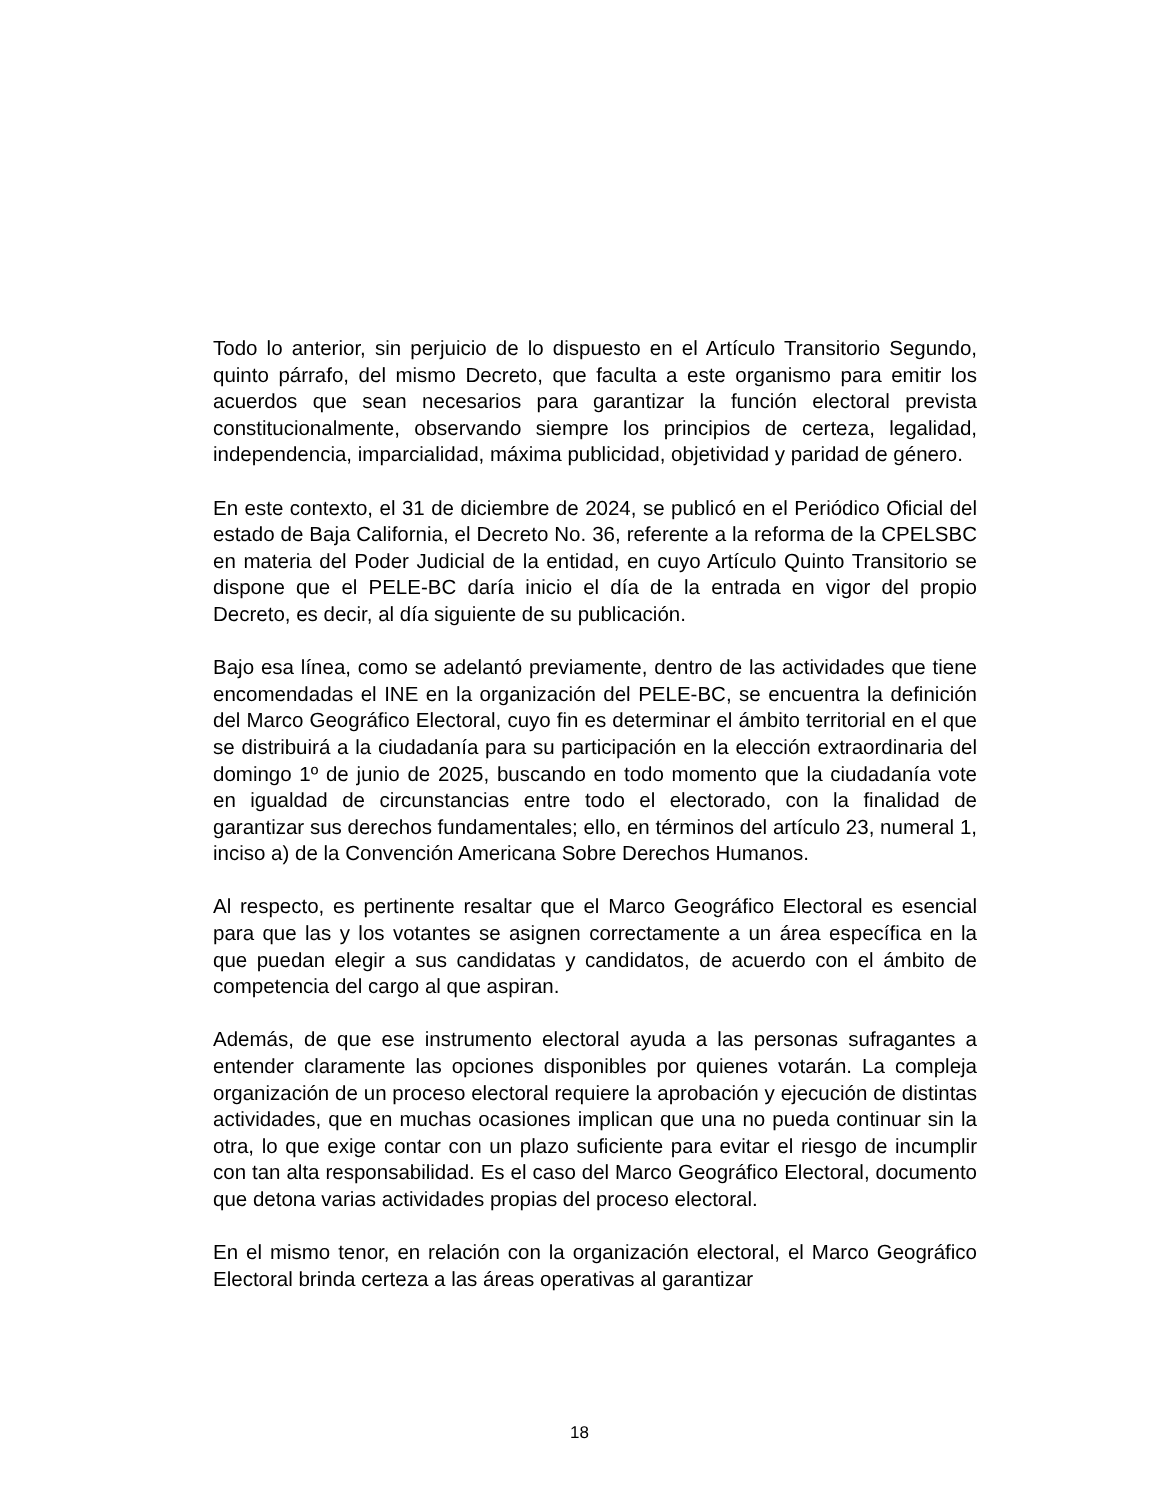Todo lo anterior, sin perjuicio de lo dispuesto en el Artículo Transitorio Segundo, quinto párrafo, del mismo Decreto, que faculta a este organismo para emitir los acuerdos que sean necesarios para garantizar la función electoral prevista constitucionalmente, observando siempre los principios de certeza, legalidad, independencia, imparcialidad, máxima publicidad, objetividad y paridad de género.
En este contexto, el 31 de diciembre de 2024, se publicó en el Periódico Oficial del estado de Baja California, el Decreto No. 36, referente a la reforma de la CPELSBC en materia del Poder Judicial de la entidad, en cuyo Artículo Quinto Transitorio se dispone que el PELE-BC daría inicio el día de la entrada en vigor del propio Decreto, es decir, al día siguiente de su publicación.
Bajo esa línea, como se adelantó previamente, dentro de las actividades que tiene encomendadas el INE en la organización del PELE-BC, se encuentra la definición del Marco Geográfico Electoral, cuyo fin es determinar el ámbito territorial en el que se distribuirá a la ciudadanía para su participación en la elección extraordinaria del domingo 1º de junio de 2025, buscando en todo momento que la ciudadanía vote en igualdad de circunstancias entre todo el electorado, con la finalidad de garantizar sus derechos fundamentales; ello, en términos del artículo 23, numeral 1, inciso a) de la Convención Americana Sobre Derechos Humanos.
Al respecto, es pertinente resaltar que el Marco Geográfico Electoral es esencial para que las y los votantes se asignen correctamente a un área específica en la que puedan elegir a sus candidatas y candidatos, de acuerdo con el ámbito de competencia del cargo al que aspiran.
Además, de que ese instrumento electoral ayuda a las personas sufragantes a entender claramente las opciones disponibles por quienes votarán. La compleja organización de un proceso electoral requiere la aprobación y ejecución de distintas actividades, que en muchas ocasiones implican que una no pueda continuar sin la otra, lo que exige contar con un plazo suficiente para evitar el riesgo de incumplir con tan alta responsabilidad. Es el caso del Marco Geográfico Electoral, documento que detona varias actividades propias del proceso electoral.
En el mismo tenor, en relación con la organización electoral, el Marco Geográfico Electoral brinda certeza a las áreas operativas al garantizar
18